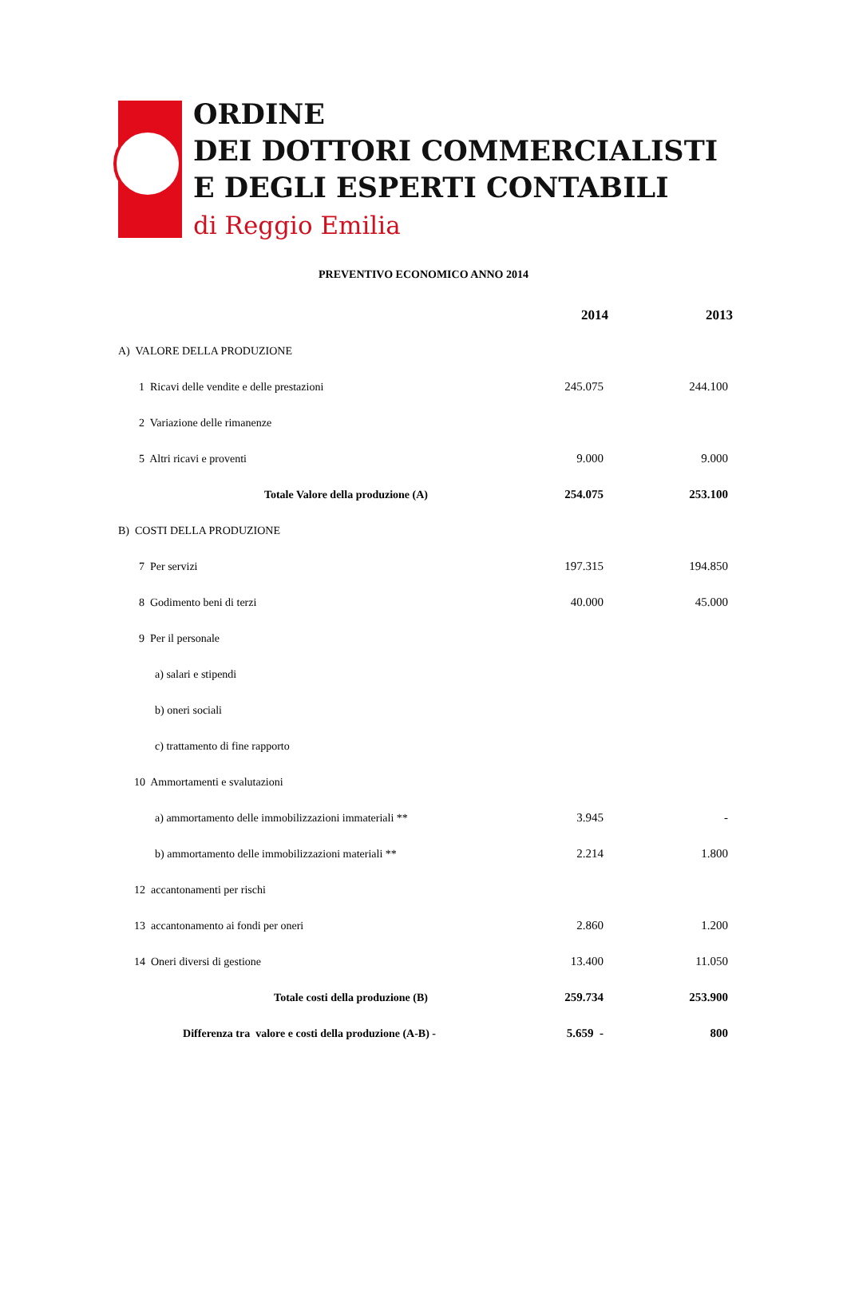ORDINE
DEI DOTTORI COMMERCIALISTI
E DEGLI ESPERTI CONTABILI
di Reggio Emilia
PREVENTIVO ECONOMICO ANNO 2014
| | 2014 | 2013 |
| --- | --- | --- |
| A) VALORE DELLA PRODUZIONE | | |
| 1 Ricavi delle vendite e delle prestazioni | 245.075 | 244.100 |
| 2 Variazione delle rimanenze | | |
| 5 Altri ricavi e proventi | 9.000 | 9.000 |
| Totale Valore della produzione (A) | 254.075 | 253.100 |
| B) COSTI DELLA PRODUZIONE | | |
| 7 Per servizi | 197.315 | 194.850 |
| 8 Godimento beni di terzi | 40.000 | 45.000 |
| 9 Per il personale | | |
| a) salari e stipendi | | |
| b) oneri sociali | | |
| c) trattamento di fine rapporto | | |
| 10 Ammortamenti e svalutazioni | | |
| a) ammortamento delle immobilizzazioni immateriali ** | 3.945 | - |
| b) ammortamento delle immobilizzazioni materiali ** | 2.214 | 1.800 |
| 12 accantonamenti per rischi | | |
| 13 accantonamento ai fondi per oneri | 2.860 | 1.200 |
| 14 Oneri diversi di gestione | 13.400 | 11.050 |
| Totale costi della produzione (B) | 259.734 | 253.900 |
| Differenza tra valore e costi della produzione (A-B) - | 5.659 - | 800 |